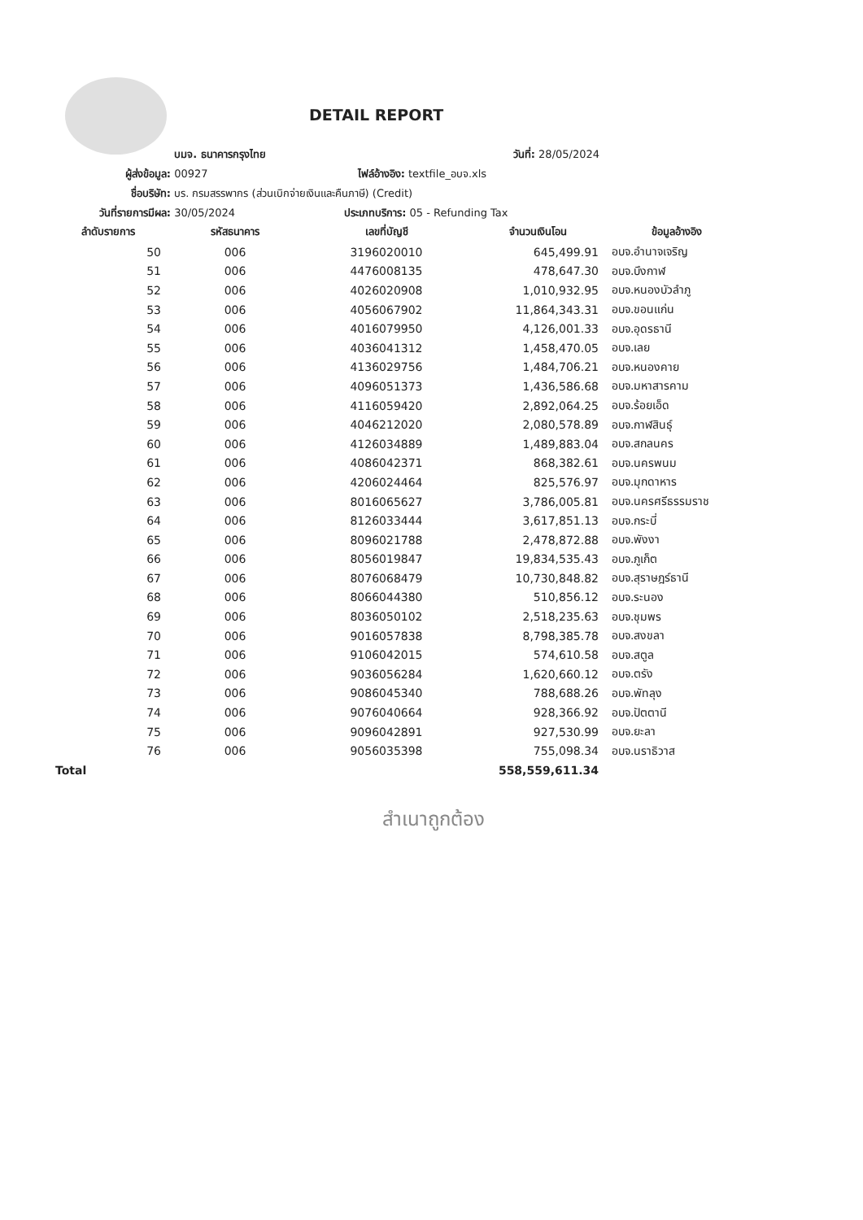DETAIL REPORT
บมจ. ธนาคารกรุงไทย วันที่: 28/05/2024
ผู้ส่งข้อมูล: 00927 ไฟล์อ้างอิง: textfile_อบจ.xls
ชื่อบริษัท: บร. กรมสรรพากร (ส่วนเบิกจ่ายเงินและคืนภาษี) (Credit)
วันที่รายการมีผล: 30/05/2024 ประเภทบริการ: 05 - Refunding Tax
| ลำดับรายการ | รหัสธนาคาร | เลขที่บัญชี | จำนวนเงินโอน | ข้อมูลอ้างอิง |
| --- | --- | --- | --- | --- |
| 50 | 006 | 3196020010 | 645,499.91 | อบจ.อำนาจเจริญ |
| 51 | 006 | 4476008135 | 478,647.30 | อบจ.บึงกาฬ |
| 52 | 006 | 4026020908 | 1,010,932.95 | อบจ.หนองบัวลำภู |
| 53 | 006 | 4056067902 | 11,864,343.31 | อบจ.ขอนแก่น |
| 54 | 006 | 4016079950 | 4,126,001.33 | อบจ.อุดรธานี |
| 55 | 006 | 4036041312 | 1,458,470.05 | อบจ.เลย |
| 56 | 006 | 4136029756 | 1,484,706.21 | อบจ.หนองคาย |
| 57 | 006 | 4096051373 | 1,436,586.68 | อบจ.มหาสารคาม |
| 58 | 006 | 4116059420 | 2,892,064.25 | อบจ.ร้อยเอ็ด |
| 59 | 006 | 4046212020 | 2,080,578.89 | อบจ.กาฬสินธุ์ |
| 60 | 006 | 4126034889 | 1,489,883.04 | อบจ.สกลนคร |
| 61 | 006 | 4086042371 | 868,382.61 | อบจ.นครพนม |
| 62 | 006 | 4206024464 | 825,576.97 | อบจ.มุกดาหาร |
| 63 | 006 | 8016065627 | 3,786,005.81 | อบจ.นครศรีธรรมราช |
| 64 | 006 | 8126033444 | 3,617,851.13 | อบจ.กระบี่ |
| 65 | 006 | 8096021788 | 2,478,872.88 | อบจ.พังงา |
| 66 | 006 | 8056019847 | 19,834,535.43 | อบจ.ภูเก็ต |
| 67 | 006 | 8076068479 | 10,730,848.82 | อบจ.สุราษฎร์ธานี |
| 68 | 006 | 8066044380 | 510,856.12 | อบจ.ระนอง |
| 69 | 006 | 8036050102 | 2,518,235.63 | อบจ.ชุมพร |
| 70 | 006 | 9016057838 | 8,798,385.78 | อบจ.สงขลา |
| 71 | 006 | 9106042015 | 574,610.58 | อบจ.สตูล |
| 72 | 006 | 9036056284 | 1,620,660.12 | อบจ.ตรัง |
| 73 | 006 | 9086045340 | 788,688.26 | อบจ.พัทลุง |
| 74 | 006 | 9076040664 | 928,366.92 | อบจ.ปัตตานี |
| 75 | 006 | 9096042891 | 927,530.99 | อบจ.ยะลา |
| 76 | 006 | 9056035398 | 755,098.34 | อบจ.นราธิวาส |
| Total | | | 558,559,611.34 | |
สำเนาถูกต้อง